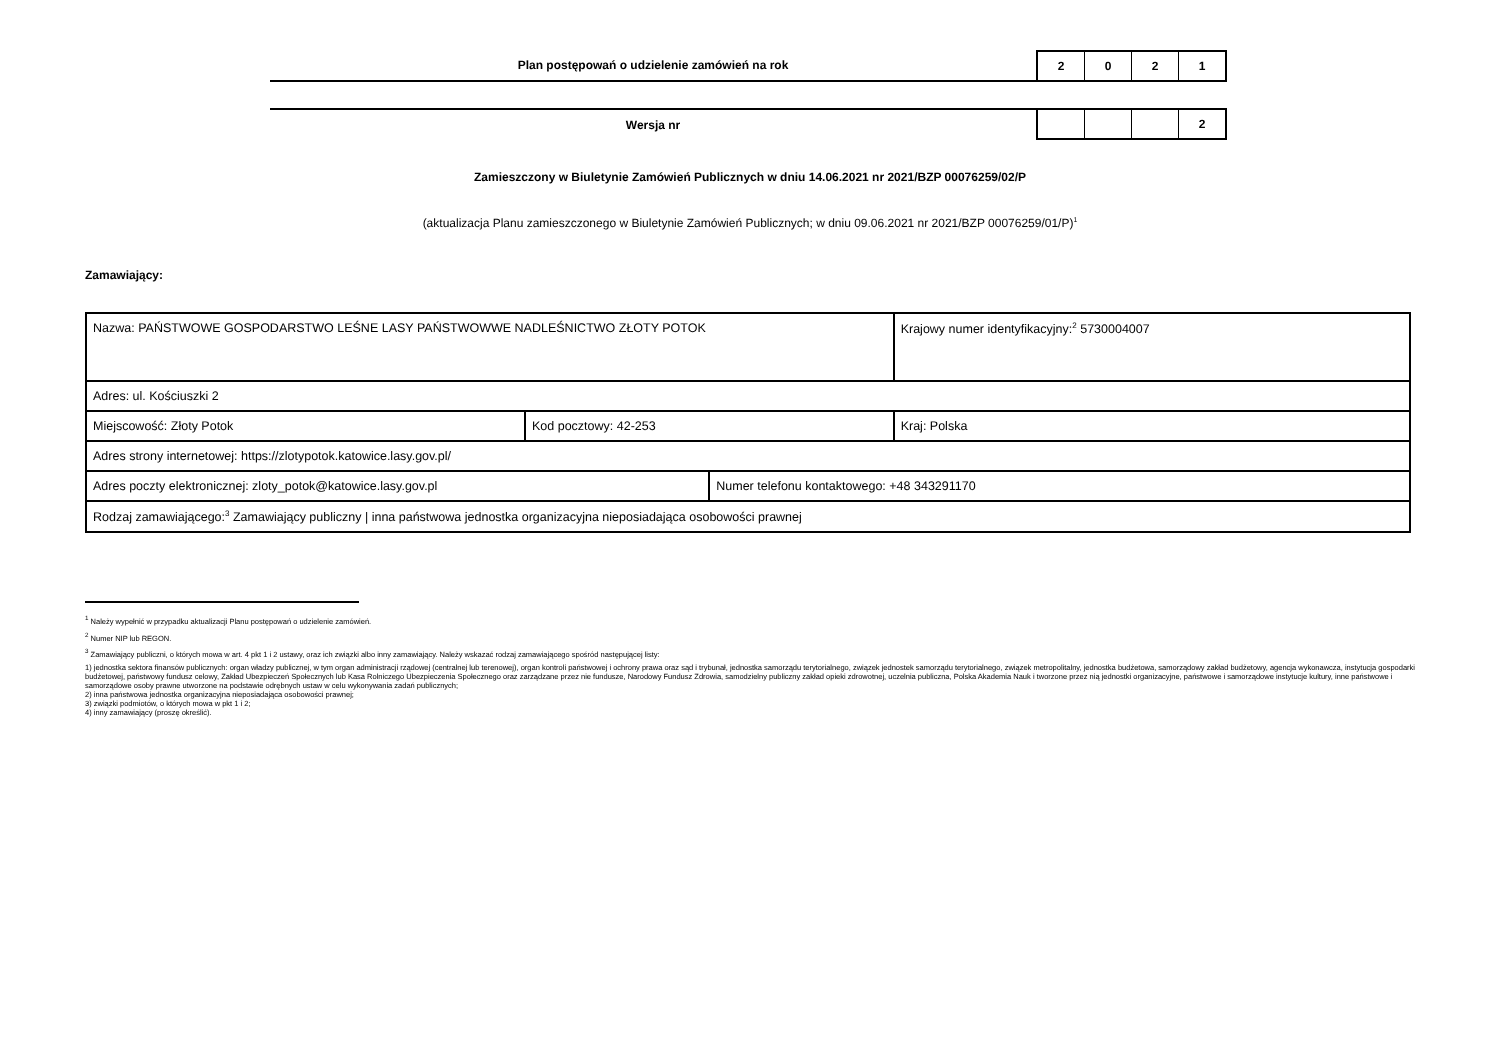Plan postępowań o udzielenie zamówień na rok
2 0 2 1
Wersja nr
2
Zamieszczony w Biuletynie Zamówień Publicznych w dniu 14.06.2021 nr 2021/BZP 00076259/02/P
(aktualizacja Planu zamieszczonego w Biuletynie Zamówień Publicznych; w dniu 09.06.2021 nr 2021/BZP 00076259/01/P)<sup>1</sup>
Zamawiający:
| Nazwa: PAŃSTWOWE GOSPODARSTWO LEŚNE LASY PAŃSTWOWWE NADLEŚNICTWO ZŁOTY POTOK | | | Krajowy numer identyfikacyjny:<sup>2</sup> 5730004007 |
| Adres: ul. Kościuszki 2 | | | |
| Miejscowość: Złoty Potok | Kod pocztowy: 42-253 | | Kraj: Polska |
| Adres strony internetowej: https://zlotypotok.katowice.lasy.gov.pl/ | | | |
| Adres poczty elektronicznej: zloty_potok@katowice.lasy.gov.pl | | Numer telefonu kontaktowego: +48 343291170 | |
| Rodzaj zamawiającego:<sup>3</sup> Zamawiający publiczny / inna państwowa jednostka organizacyjna nieposiadająca osobowości prawnej | | | |
<sup>1</sup> Należy wypełnić w przypadku aktualizacji Planu postępowań o udzielenie zamówień.
<sup>2</sup> Numer NIP lub REGON.
<sup>3</sup> Zamawiający publiczni, o których mowa w art. 4 pkt 1 i 2 ustawy, oraz ich związki albo inny zamawiający. Należy wskazać rodzaj zamawiającego spośród następującej listy:
1) jednostka sektora finansów publicznych: organ władzy publicznej, w tym organ administracji rządowej (centralnej lub terenowej), organ kontroli państwowej i ochrony prawa oraz sąd i trybunał, jednostka samorządu terytorialnego, związek jednostek samorządu terytorialnego, związek metropolitalny, jednostka budżetowa, samorządowy zakład budżetowy, agencja wykonawcza, instytucja gospodarki budżetowej, państwowy fundusz celowy, Zakład Ubezpieczeń Społecznych lub Kasa Rolniczego Ubezpieczenia Społecznego oraz zarządzane przez nie fundusze, Narodowy Fundusz Zdrowia, samodzielny publiczny zakład opieki zdrowotnej, uczelnia publiczna, Polska Akademia Nauk i tworzone przez nią jednostki organizacyjne, państwowe i samorządowe instytucje kultury, inne państwowe i samorządowe osoby prawne utworzone na podstawie odrębnych ustaw w celu wykonywania zadań publicznych;
2) inna państwowa jednostka organizacyjna nieposiadająca osobowości prawnej;
3) związki podmiotów, o których mowa w pkt 1 i 2;
4) inny zamawiający (proszę określić).